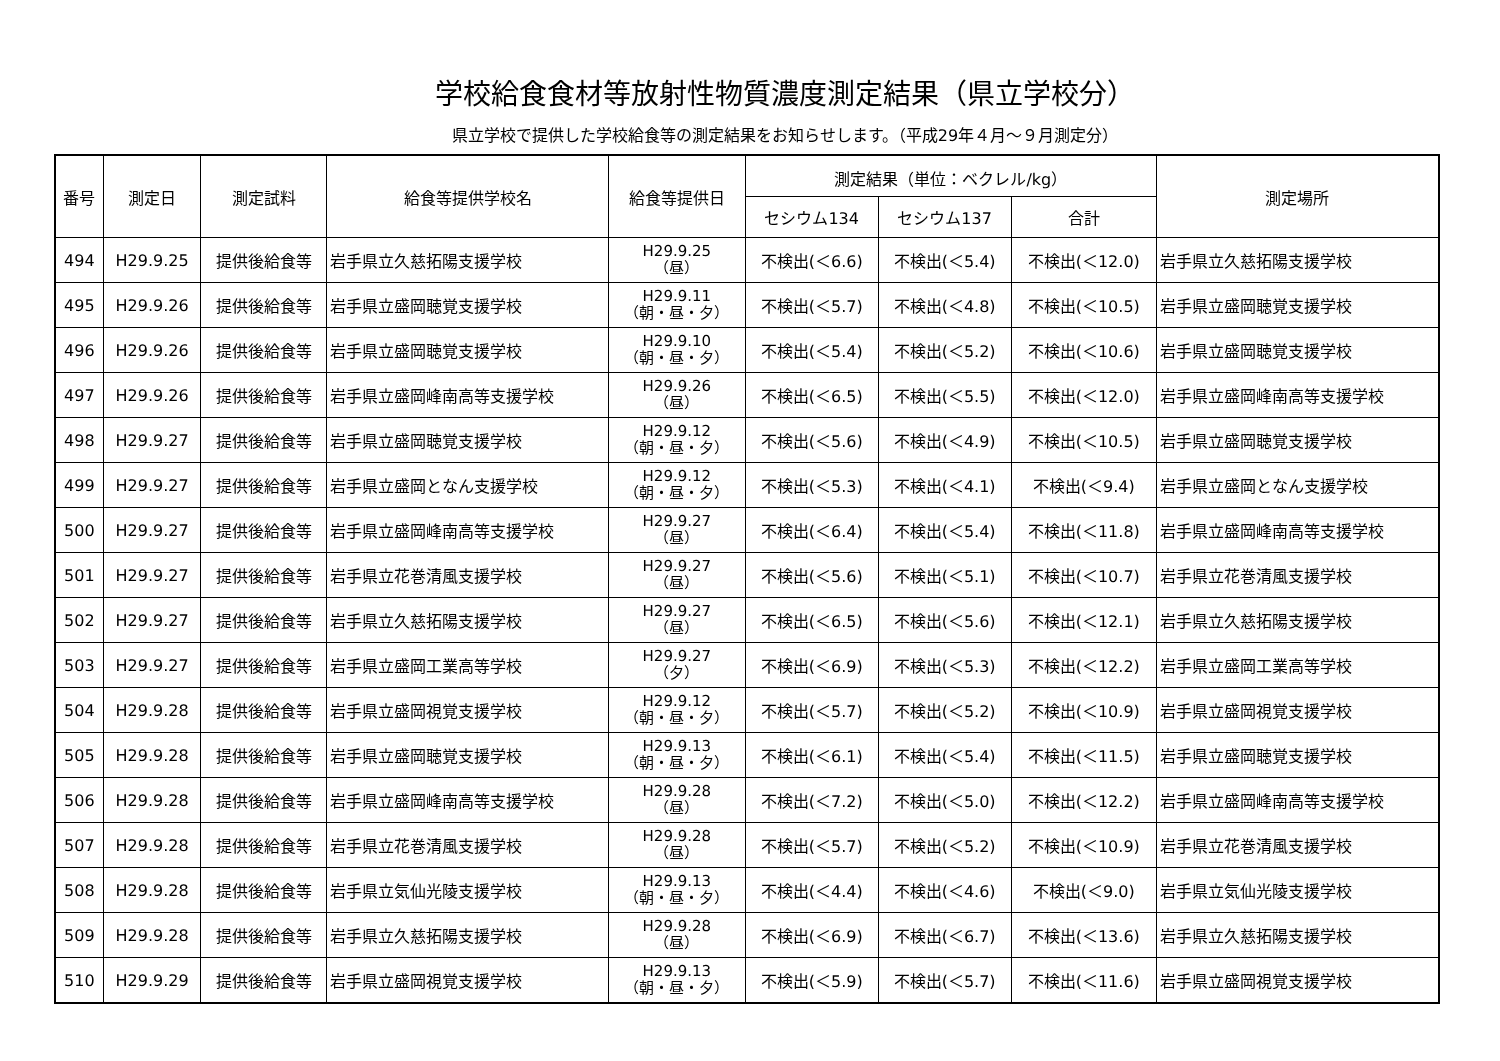学校給食食材等放射性物質濃度測定結果（県立学校分）
県立学校で提供した学校給食等の測定結果をお知らせします。（平成29年４月～９月測定分）
| 番号 | 測定日 | 測定試料 | 給食等提供学校名 | 給食等提供日 | 測定結果（単位：ベクレル/kg） | | | 測定場所 |
| --- | --- | --- | --- | --- | --- | --- | --- | --- |
| | | | | | セシウム134 | セシウム137 | 合計 | |
| 494 | H29.9.25 | 提供後給食等 | 岩手県立久慈拓陽支援学校 | H29.9.25 （昼） | 不検出(＜6.6) | 不検出(＜5.4) | 不検出(＜12.0) | 岩手県立久慈拓陽支援学校 |
| 495 | H29.9.26 | 提供後給食等 | 岩手県立盛岡聴覚支援学校 | H29.9.11 （朝・昼・夕） | 不検出(＜5.7) | 不検出(＜4.8) | 不検出(＜10.5) | 岩手県立盛岡聴覚支援学校 |
| 496 | H29.9.26 | 提供後給食等 | 岩手県立盛岡聴覚支援学校 | H29.9.10 （朝・昼・夕） | 不検出(＜5.4) | 不検出(＜5.2) | 不検出(＜10.6) | 岩手県立盛岡聴覚支援学校 |
| 497 | H29.9.26 | 提供後給食等 | 岩手県立盛岡峰南高等支援学校 | H29.9.26 （昼） | 不検出(＜6.5) | 不検出(＜5.5) | 不検出(＜12.0) | 岩手県立盛岡峰南高等支援学校 |
| 498 | H29.9.27 | 提供後給食等 | 岩手県立盛岡聴覚支援学校 | H29.9.12 （朝・昼・夕） | 不検出(＜5.6) | 不検出(＜4.9) | 不検出(＜10.5) | 岩手県立盛岡聴覚支援学校 |
| 499 | H29.9.27 | 提供後給食等 | 岩手県立盛岡となん支援学校 | H29.9.12 （朝・昼・夕） | 不検出(＜5.3) | 不検出(＜4.1) | 不検出(＜9.4) | 岩手県立盛岡となん支援学校 |
| 500 | H29.9.27 | 提供後給食等 | 岩手県立盛岡峰南高等支援学校 | H29.9.27 （昼） | 不検出(＜6.4) | 不検出(＜5.4) | 不検出(＜11.8) | 岩手県立盛岡峰南高等支援学校 |
| 501 | H29.9.27 | 提供後給食等 | 岩手県立花巻清風支援学校 | H29.9.27 （昼） | 不検出(＜5.6) | 不検出(＜5.1) | 不検出(＜10.7) | 岩手県立花巻清風支援学校 |
| 502 | H29.9.27 | 提供後給食等 | 岩手県立久慈拓陽支援学校 | H29.9.27 （昼） | 不検出(＜6.5) | 不検出(＜5.6) | 不検出(＜12.1) | 岩手県立久慈拓陽支援学校 |
| 503 | H29.9.27 | 提供後給食等 | 岩手県立盛岡工業高等学校 | H29.9.27 （夕） | 不検出(＜6.9) | 不検出(＜5.3) | 不検出(＜12.2) | 岩手県立盛岡工業高等学校 |
| 504 | H29.9.28 | 提供後給食等 | 岩手県立盛岡視覚支援学校 | H29.9.12 （朝・昼・夕） | 不検出(＜5.7) | 不検出(＜5.2) | 不検出(＜10.9) | 岩手県立盛岡視覚支援学校 |
| 505 | H29.9.28 | 提供後給食等 | 岩手県立盛岡聴覚支援学校 | H29.9.13 （朝・昼・夕） | 不検出(＜6.1) | 不検出(＜5.4) | 不検出(＜11.5) | 岩手県立盛岡聴覚支援学校 |
| 506 | H29.9.28 | 提供後給食等 | 岩手県立盛岡峰南高等支援学校 | H29.9.28 （昼） | 不検出(＜7.2) | 不検出(＜5.0) | 不検出(＜12.2) | 岩手県立盛岡峰南高等支援学校 |
| 507 | H29.9.28 | 提供後給食等 | 岩手県立花巻清風支援学校 | H29.9.28 （昼） | 不検出(＜5.7) | 不検出(＜5.2) | 不検出(＜10.9) | 岩手県立花巻清風支援学校 |
| 508 | H29.9.28 | 提供後給食等 | 岩手県立気仙光陵支援学校 | H29.9.13 （朝・昼・夕） | 不検出(＜4.4) | 不検出(＜4.6) | 不検出(＜9.0) | 岩手県立気仙光陵支援学校 |
| 509 | H29.9.28 | 提供後給食等 | 岩手県立久慈拓陽支援学校 | H29.9.28 （昼） | 不検出(＜6.9) | 不検出(＜6.7) | 不検出(＜13.6) | 岩手県立久慈拓陽支援学校 |
| 510 | H29.9.29 | 提供後給食等 | 岩手県立盛岡視覚支援学校 | H29.9.13 （朝・昼・夕） | 不検出(＜5.9) | 不検出(＜5.7) | 不検出(＜11.6) | 岩手県立盛岡視覚支援学校 |